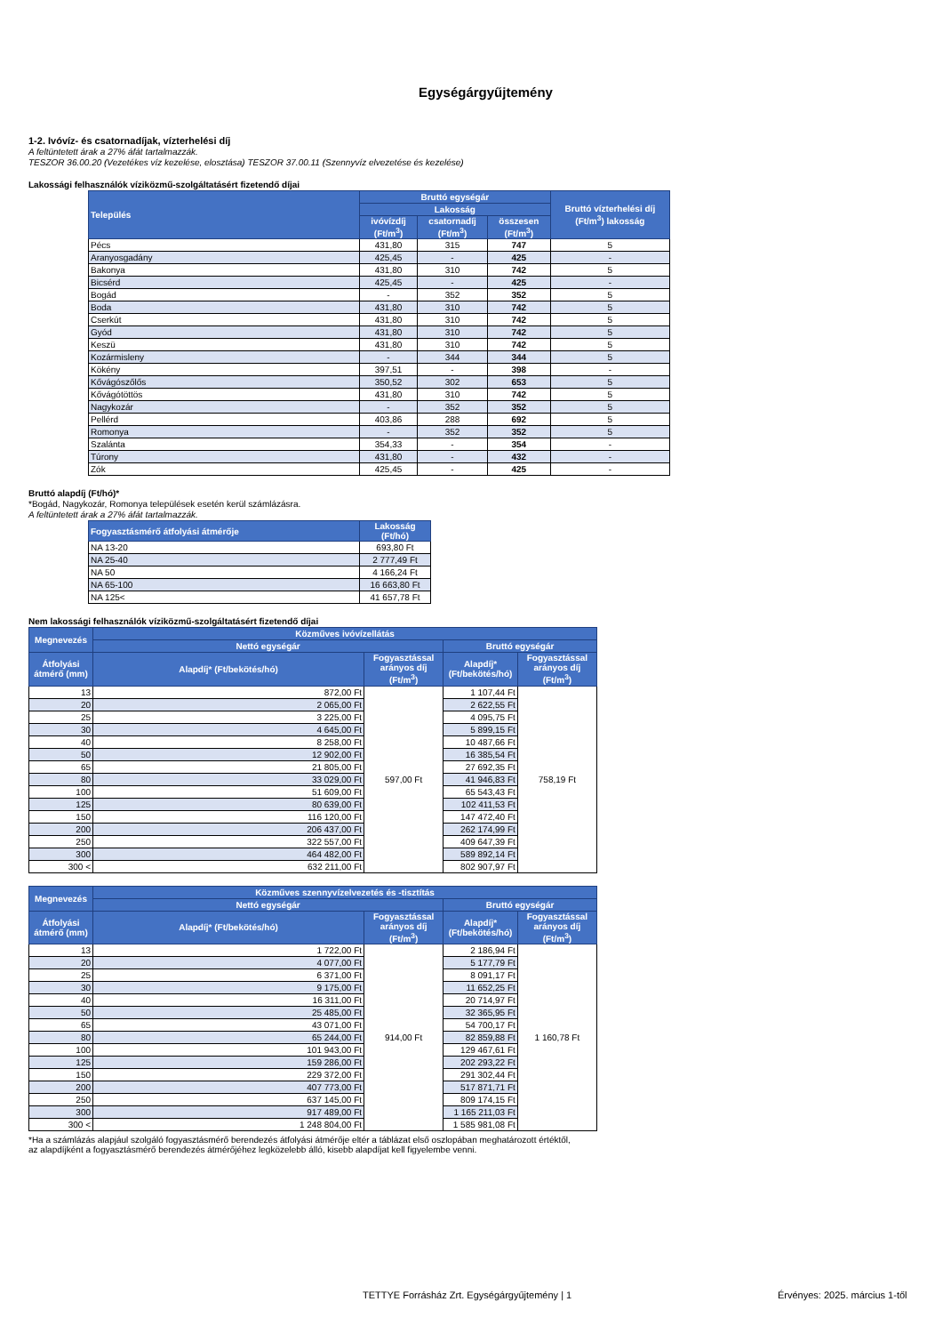Egységárgyűjtemény
1-2. Ivóvíz- és csatornadíjak, vízterhelési díj
A feltüntetett árak a 27% áfát tartalmazzák.
TESZOR 36.00.20 (Vezetékes víz kezelése, elosztása) TESZOR 37.00.11 (Szennyvíz elvezetése és kezelése)
Lakossági felhasználók víziközmű-szolgáltatásért fizetendő díjai
| Település | Bruttó egységár | | | Bruttó vízterhelési díj (Ft/m<sup>3</sup>) lakosság |
| --- | --- | --- | --- | --- |
| | Lakosság | | | |
| | ivóvízdíj (Ft/m<sup>3</sup>) | csatornadíj (Ft/m<sup>3</sup>) | összesen (Ft/m<sup>3</sup>) | |
| Pécs | 431,80 | 315 | 747 | 5 |
| Aranyosgadány | 425,45 | - | 425 | - |
| Bakonya | 431,80 | 310 | 742 | 5 |
| Bicsérd | 425,45 | - | 425 | - |
| Bogád | - | 352 | 352 | 5 |
| Boda | 431,80 | 310 | 742 | 5 |
| Cserkút | 431,80 | 310 | 742 | 5 |
| Gyód | 431,80 | 310 | 742 | 5 |
| Keszü | 431,80 | 310 | 742 | 5 |
| Kozármisleny | - | 344 | 344 | 5 |
| Kökény | 397,51 | - | 398 | - |
| Kővágószőlős | 350,52 | 302 | 653 | 5 |
| Kővágótöttös | 431,80 | 310 | 742 | 5 |
| Nagykozár | - | 352 | 352 | 5 |
| Pellérd | 403,86 | 288 | 692 | 5 |
| Romonya | - | 352 | 352 | 5 |
| Szalánta | 354,33 | - | 354 | - |
| Túrony | 431,80 | - | 432 | - |
| Zók | 425,45 | - | 425 | - |
Bruttó alapdíj (Ft/hó)*
*Bogád, Nagykozár, Romonya települések esetén kerül számlázásra.
A feltüntetett árak a 27% áfát tartalmazzák.
| Fogyasztásmérő átfolyási átmérője | Lakosság (Ft/hó) |
| --- | --- |
| NA 13-20 | 693,80 Ft |
| NA 25-40 | 2 777,49 Ft |
| NA 50 | 4 166,24 Ft |
| NA 65-100 | 16 663,80 Ft |
| NA 125< | 41 657,78 Ft |
Nem lakossági felhasználók víziközmű-szolgáltatásért fizetendő díjai
| Megnevezés | Közműves ivóvízellátás | | | |
| --- | --- | --- | --- | --- |
| | Nettó egységár | | Bruttó egységár | |
| Átfolyási átmérő (mm) | Alapdíj* (Ft/bekötés/hó) | Fogyasztással arányos díj (Ft/m<sup>3</sup>) | Alapdíj* (Ft/bekötés/hó) | Fogyasztással arányos díj (Ft/m<sup>3</sup>) |
| 13 | 872,00 Ft | 597,00 Ft | 1 107,44 Ft | 758,19 Ft |
| 20 | 2 065,00 Ft | | 2 622,55 Ft | |
| 25 | 3 225,00 Ft | | 4 095,75 Ft | |
| 30 | 4 645,00 Ft | | 5 899,15 Ft | |
| 40 | 8 258,00 Ft | | 10 487,66 Ft | |
| 50 | 12 902,00 Ft | | 16 385,54 Ft | |
| 65 | 21 805,00 Ft | | 27 692,35 Ft | |
| 80 | 33 029,00 Ft | | 41 946,83 Ft | |
| 100 | 51 609,00 Ft | | 65 543,43 Ft | |
| 125 | 80 639,00 Ft | | 102 411,53 Ft | |
| 150 | 116 120,00 Ft | | 147 472,40 Ft | |
| 200 | 206 437,00 Ft | | 262 174,99 Ft | |
| 250 | 322 557,00 Ft | | 409 647,39 Ft | |
| 300 | 464 482,00 Ft | | 589 892,14 Ft | |
| 300 < | 632 211,00 Ft | | 802 907,97 Ft | |
| Megnevezés | Közműves szennyvízelvezetés és -tisztítás | | | |
| --- | --- | --- | --- | --- |
| | Nettó egységár | | Bruttó egységár | |
| Átfolyási átmérő (mm) | Alapdíj* (Ft/bekötés/hó) | Fogyasztással arányos díj (Ft/m<sup>3</sup>) | Alapdíj* (Ft/bekötés/hó) | Fogyasztással arányos díj (Ft/m<sup>3</sup>) |
| 13 | 1 722,00 Ft | 914,00 Ft | 2 186,94 Ft | 1 160,78 Ft |
| 20 | 4 077,00 Ft | | 5 177,79 Ft | |
| 25 | 6 371,00 Ft | | 8 091,17 Ft | |
| 30 | 9 175,00 Ft | | 11 652,25 Ft | |
| 40 | 16 311,00 Ft | | 20 714,97 Ft | |
| 50 | 25 485,00 Ft | | 32 365,95 Ft | |
| 65 | 43 071,00 Ft | | 54 700,17 Ft | |
| 80 | 65 244,00 Ft | | 82 859,88 Ft | |
| 100 | 101 943,00 Ft | | 129 467,61 Ft | |
| 125 | 159 286,00 Ft | | 202 293,22 Ft | |
| 150 | 229 372,00 Ft | | 291 302,44 Ft | |
| 200 | 407 773,00 Ft | | 517 871,71 Ft | |
| 250 | 637 145,00 Ft | | 809 174,15 Ft | |
| 300 | 917 489,00 Ft | | 1 165 211,03 Ft | |
| 300 < | 1 248 804,00 Ft | | 1 585 981,08 Ft | |
*Ha a számlázás alapjául szolgáló fogyasztásmérő berendezés átfolyási átmérője eltér a táblázat első oszlopában meghatározott értéktől, az alapdíjként a fogyasztásmérő berendezés átmérőjéhez legközelebb álló, kisebb alapdíjat kell figyelembe venni.
TETTYE Forrásház Zrt. Egységárgyűjtemény | 1 Érvényes: 2025. március 1-től